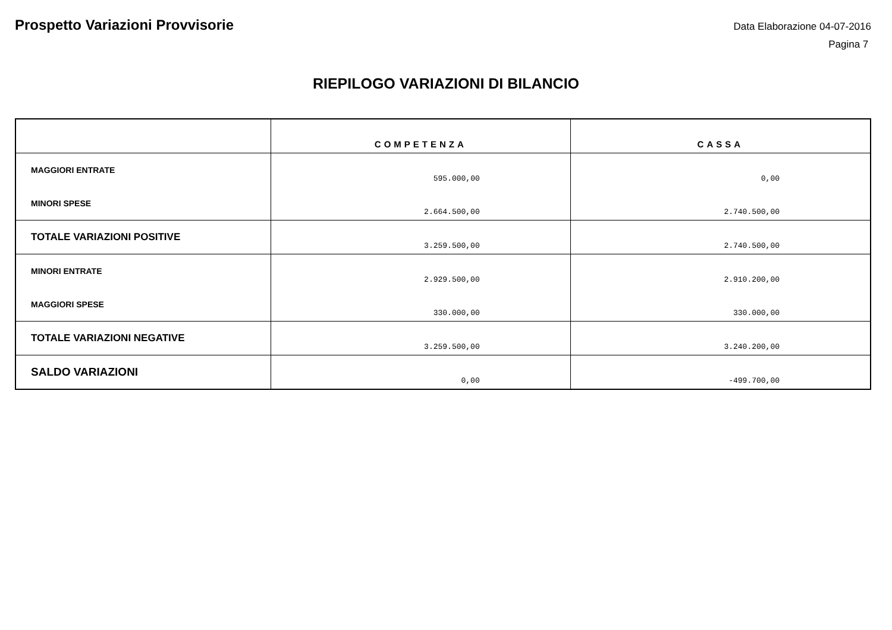Prospetto Variazioni Provvisorie
Data Elaborazione 04-07-2016
Pagina 7
RIEPILOGO VARIAZIONI DI BILANCIO
| | COMPETENZA | CASSA |
| --- | --- | --- |
| MAGGIORI ENTRATE | 595.000,00 | 0,00 |
| MINORI SPESE | 2.664.500,00 | 2.740.500,00 |
| TOTALE VARIAZIONI POSITIVE | 3.259.500,00 | 2.740.500,00 |
| MINORI ENTRATE | 2.929.500,00 | 2.910.200,00 |
| MAGGIORI SPESE | 330.000,00 | 330.000,00 |
| TOTALE VARIAZIONI NEGATIVE | 3.259.500,00 | 3.240.200,00 |
| SALDO VARIAZIONI | 0,00 | -499.700,00 |